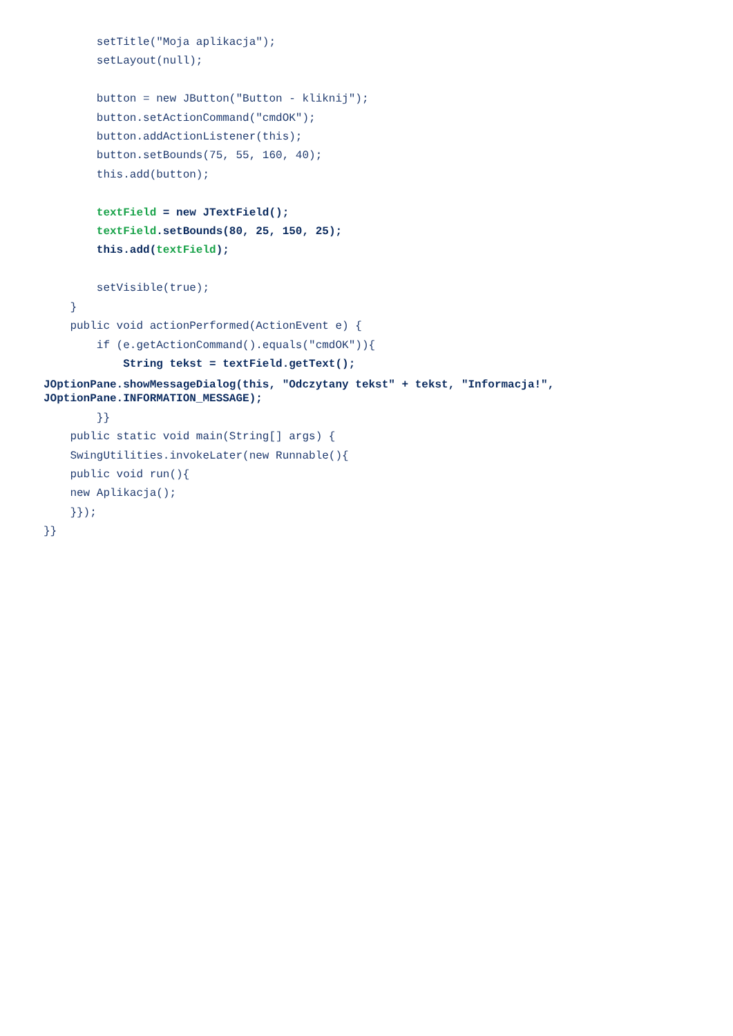setTitle("Moja aplikacja");
        setLayout(null);

        button = new JButton("Button - kliknij");
        button.setActionCommand("cmdOK");
        button.addActionListener(this);
        button.setBounds(75, 55, 160, 40);
        this.add(button);

        textField = new JTextField();
        textField.setBounds(80, 25, 150, 25);
        this.add(textField);

        setVisible(true);
    }
    public void actionPerformed(ActionEvent e) {
        if (e.getActionCommand().equals("cmdOK")){
            String tekst = textField.getText();
JOptionPane.showMessageDialog(this, "Odczytany tekst" + tekst, "Informacja!",
JOptionPane.INFORMATION_MESSAGE);
        }}
    public static void main(String[] args) {
    SwingUtilities.invokeLater(new Runnable(){
    public void run(){
    new Aplikacja();
    }});
}}